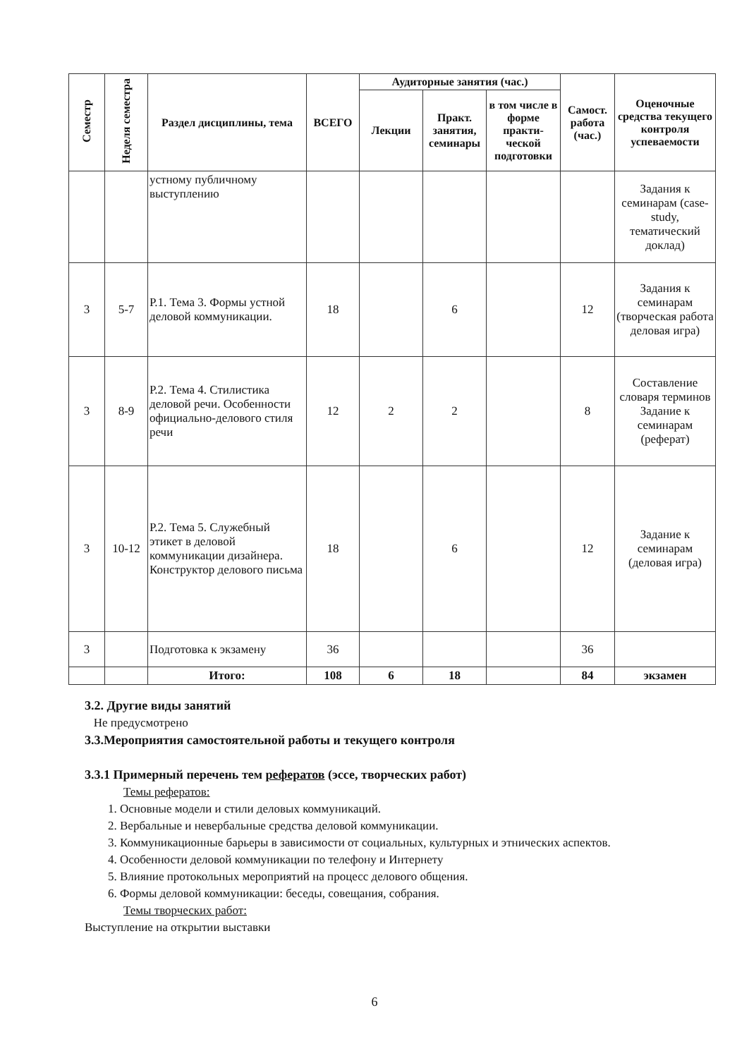| Семестр | Неделя семестра | Раздел дисциплины, тема | ВСЕГО | Аудиторные занятия (час.) | | | Самост. работа (час.) | Оценочные средства текущего контроля успеваемости |
| --- | --- | --- | --- | --- | --- | --- | --- | --- |
| | | | | Лекции | Практ. занятия, семинары | в том числе в форме практи-ческой подготовки | | |
| | | устному публичному выступлению | | | | | | Задания к семинарам (case-study, тематический доклад) |
| 3 | 5-7 | Р.1. Тема 3. Формы устной деловой коммуникации. | 18 | | 6 | | 12 | Задания к семинарам (творческая работа деловая игра) |
| 3 | 8-9 | Р.2. Тема 4. Стилистика деловой речи. Особенности официально-делового стиля речи | 12 | 2 | 2 | | 8 | Составление словаря терминов Задание к семинарам (реферат) |
| 3 | 10-12 | Р.2. Тема 5. Служебный этикет в деловой коммуникации дизайнера. Конструктор делового письма | 18 | | 6 | | 12 | Задание к семинарам (деловая игра) |
| 3 | | Подготовка к экзамену | 36 | | | | 36 | |
| | | Итого: | 108 | 6 | 18 | | 84 | экзамен |
3.2. Другие виды занятий
Не предусмотрено
3.3.Мероприятия самостоятельной работы и текущего контроля
3.3.1 Примерный перечень тем рефератов (эссе, творческих работ)
Темы рефератов:
1. Основные модели и стили деловых коммуникаций.
2. Вербальные и невербальные средства деловой коммуникации.
3. Коммуникационные барьеры в зависимости от социальных, культурных и этнических аспектов.
4. Особенности деловой коммуникации по телефону и Интернету
5. Влияние протокольных мероприятий на процесс делового общения.
6. Формы деловой коммуникации: беседы, совещания, собрания.
Темы творческих работ:
Выступление на открытии выставки
6